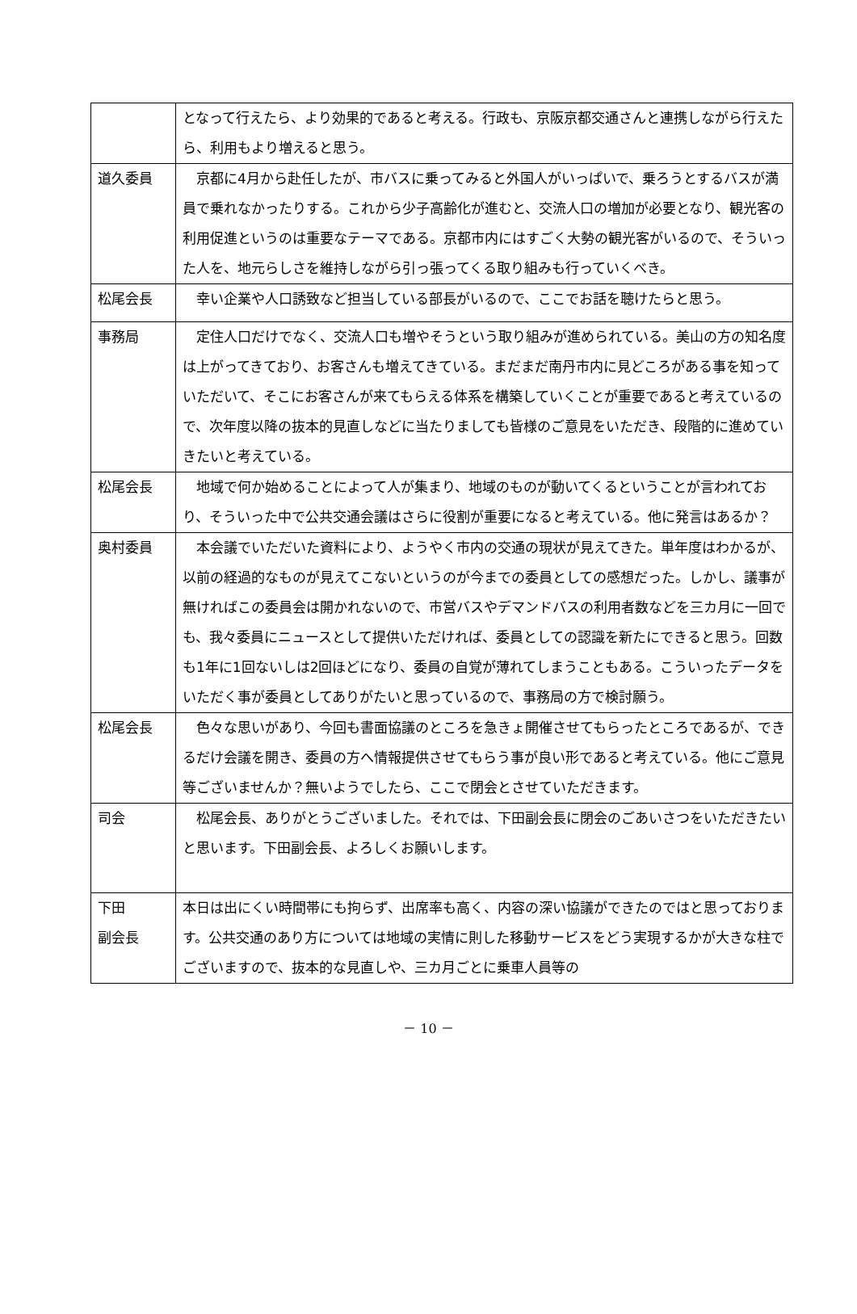| | となって行えたら、より効果的であると考える。行政も、京阪京都交通さんと連携しながら行えたら、利用もより増えると思う。 |
| 道久委員 | 京都に4月から赴任したが、市バスに乗ってみると外国人がいっぱいで、乗ろうとするバスが満員で乗れなかったりする。これから少子高齢化が進むと、交流人口の増加が必要となり、観光客の利用促進というのは重要なテーマである。京都市内にはすごく大勢の観光客がいるので、そういった人を、地元らしさを維持しながら引っ張ってくる取り組みも行っていくべき。 |
| 松尾会長 | 幸い企業や人口誘致など担当している部長がいるので、ここでお話を聴けたらと思う。 |
| 事務局 | 定住人口だけでなく、交流人口も増やそうという取り組みが進められている。美山の方の知名度は上がってきており、お客さんも増えてきている。まだまだ南丹市内に見どころがある事を知っていただいて、そこにお客さんが来てもらえる体系を構築していくことが重要であると考えているので、次年度以降の抜本的見直しなどに当たりましても皆様のご意見をいただき、段階的に進めていきたいと考えている。 |
| 松尾会長 | 地域で何か始めることによって人が集まり、地域のものが動いてくるということが言われており、そういった中で公共交通会議はさらに役割が重要になると考えている。他に発言はあるか？ |
| 奥村委員 | 本会議でいただいた資料により、ようやく市内の交通の現状が見えてきた。単年度はわかるが、以前の経過的なものが見えてこないというのが今までの委員としての感想だった。しかし、議事が無ければこの委員会は開かれないので、市営バスやデマンドバスの利用者数などを三カ月に一回でも、我々委員にニュースとして提供いただければ、委員としての認識を新たにできると思う。回数も1年に1回ないしは2回ほどになり、委員の自覚が薄れてしまうこともある。こういったデータをいただく事が委員としてありがたいと思っているので、事務局の方で検討願う。 |
| 松尾会長 | 色々な思いがあり、今回も書面協議のところを急きょ開催させてもらったところであるが、できるだけ会議を開き、委員の方へ情報提供させてもらう事が良い形であると考えている。他にご意見等ございませんか？無いようでしたら、ここで閉会とさせていただきます。 |
| 司会 | 松尾会長、ありがとうございました。それでは、下田副会長に閉会のごあいさつをいただきたいと思います。下田副会長、よろしくお願いします。 |
| 下田 副会長 | 本日は出にくい時間帯にも拘らず、出席率も高く、内容の深い協議ができたのではと思っております。公共交通のあり方については地域の実情に則した移動サービスをどう実現するかが大きな柱でございますので、抜本的な見直しや、三カ月ごとに乗車人員等の |
－ 10 －